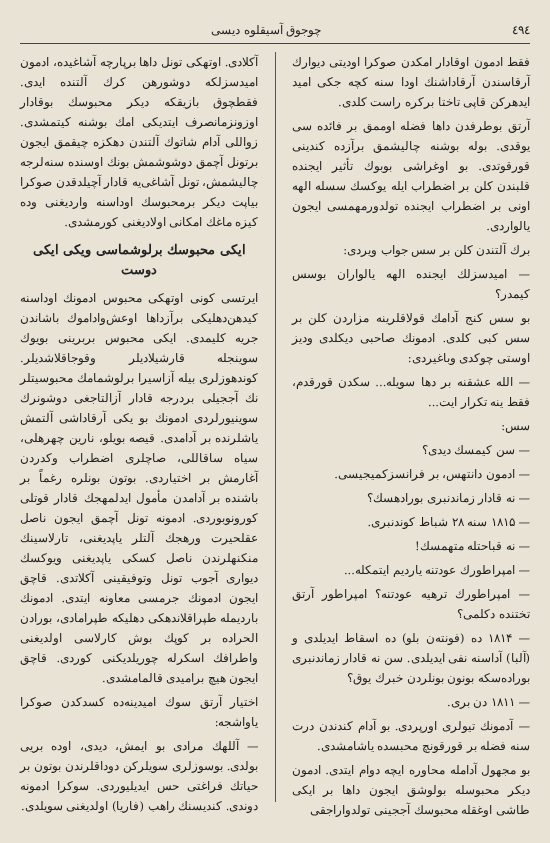٤٩٤ چوجوق آسیقلوه دیسی
فقط ادمون اوقادار امکدن صوکرا اودیتی دیوارك آرقاسندن آرقاداشنك اودا سنه کچه جکی امید ایدهرکن قاپی تاختا برکره راست کلدی.
آرتق بوطرفدن داها فضله اوممق بر فائده سی یوقدی. بوله بوشنه چالیشمق برآزده کندینی قورقوتدی. بو اوغراشی بوبوك تأثیر ایجنده قلبندن کلن بر اضطراب ایله یوکسك سسله الهه اونی بر اضطراب ایجنده تولدورمهمسی ایجون یالواردی.
برك آلتندن کلن بر سس جواب ویردی:
— امیدسزلك ایجنده الهه یالواران بوسس کیمدر؟
بو سس کنج آدامك قولاقلرینه مزاردن کلن بر سس کبی کلدی. ادمونك صاحبی دیکلدی ودیز اوستی چوکدی وباغیردی:
— الله عشقنه بر دها سویله... سکدن قورقدم، فقط ینه تکرار ایت...
سس:
— سن کیمسك دیدی؟
— ادمون دانتهس، بر فرانسزکمیجیسی.
— نه قادار زماندنبری بورادهسك؟
— ۱۸۱۵ سنه ۲۸ شباط کوندنبری.
— نه قباحتله متهمسك!
— امپراطورك عودتنه یاردیم ایتمکله...
— امپراطورك ترهیه عودتنه؟ امپراطور آرتق تختنده دکلمی؟
— ۱۸۱۴ ده (فونته‌ن بلو) ده اسقاط ایدیلدی و (آلبا) آداسنه نفی ایدیلدی. سن نه قادار زماندنبری بوراده‌سکه بونون بونلردن خبرك یوق؟
— ۱۸۱۱ دن بری.
— آدمونك تیولری اورپردی. بو آدام کندندن درت سنه فضله بر قورقونچ محبسده یاشامشدی.
بو مجهول آدامله محاوره ایچه دوام ایتدی. ادمون دیکر محبوسله بولوشق ایجون داها بر ایکی طاشی اوغقله محبوسك آججینی تولدواراجقی
آکلادی. اوتهکی تونل داها برپارچه آشاغیده، ادمون امیدسزلکه دوشورهن کرك آلتنده ایدی. فقطچوق بازیقکه دیکر محبوسك بوقادار اوزونزمانصرف ایتدیکی امك بوشنه کیتمشدی. زواللی آدام شاتوك آلتندن دهکزه چیقمق ایجون برتونل آچمق دوشوشمش بونك اوسنده سنه‌لرجه چالیشمش، تونل آشاغی‌یه قادار آچیلدقدن صوکرا بیاپت دیکر برمحبوسك اوداسنه واردیغنی وده کیزه ماغك امکانی اولادیغنی کورمشدی.
ایکی محبوسك برلوشماسی ویکی ایکی دوست
ایرتسی کونی اوتهکی محبوس ادمونك اوداسنه کیدهن‌دهلیکی برآزداها اوعش‌واداموك باشاندن جریه کلیمدی. ایکی محبوس بربرینی بویوك سوینجله قارشیلادیلر وقوجاقلاشدیلر. کوندهوزلری بیله آزاسیرا برلوشمامك محبوسیتلر نك آججیلی بردرجه قادار آزالتاجغی دوشونرك سوینیورلردی ادمونك بو یکی آرقاداشی آلتمش یاشلرنده بر آدامدی. قیصه بویلو، نارین چهرهلی، سیاه ساقاللی، صاچلری اضطراب وکدردن آغارمش بر اختیاردی. بوتون بونلره رغماً بر باشنده بر آدامدن مأمول ایدلمهجك قادار قوتلی کورونوبوردی. ادمونه تونل آچمق ایجون ناصل عقلحیرت ورهجك آلتلر یاپدیغنی، تارلاسینك منکنهلرندن ناصل کسکی یاپدیغنی ویوکسك دیواری آجوب تونل وتوفیقینی آکلاتدی. قاچق ایجون ادمونك جرمسی معاونه ایتدی. ادمونك باردیمله طپراقلاندهکی دهلیکه طپرامادی، بورادن الحراده بر کوپك بوش کارلاسی اولدیغنی واطرافك اسکرله چوریلدیکنی کوردی. قاچق ایجون هیچ برامیدی قالمامشدی.
اختیار آرتق سوك امیدینه‌ده کسدکدن صوکرا یاواشجه:
— آللهك مرادی بو ایمش، دیدی، اوده بریی بولدی. بوسوزلری سویلرکن دوداقلرندن بوتون بر حیاتك فراغتی حس ایدیلیوردی. سوکرا ادمونه دوندی. کندیسنك راهب (فاریا) اولدیغنی سویلدی.